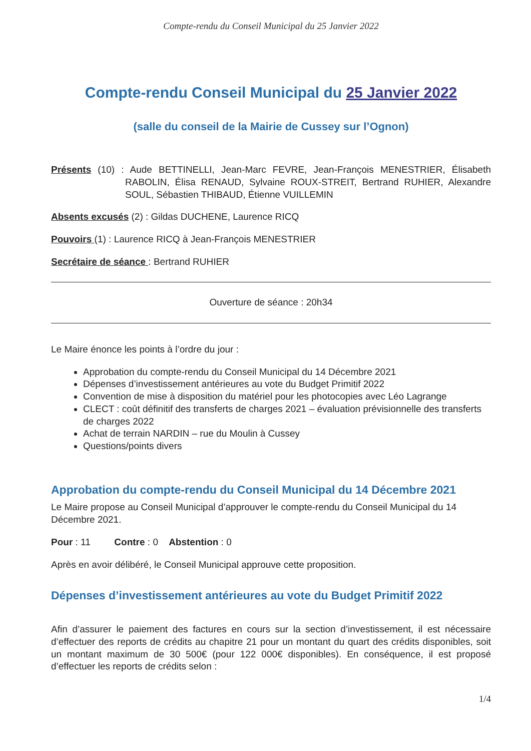Compte-rendu du Conseil Municipal du 25 Janvier 2022
Compte-rendu Conseil Municipal du 25 Janvier 2022
(salle du conseil de la Mairie de Cussey sur l’Ognon)
Présents (10) : Aude BETTINELLI, Jean-Marc FEVRE, Jean-François MENESTRIER, Élisabeth RABOLIN, Élisa RENAUD, Sylvaine ROUX-STREIT, Bertrand RUHIER, Alexandre SOUL, Sébastien THIBAUD, Étienne VUILLEMIN
Absents excusés (2) : Gildas DUCHENE, Laurence RICQ
Pouvoirs (1) : Laurence RICQ à Jean-François MENESTRIER
Secrétaire de séance : Bertrand RUHIER
Ouverture de séance : 20h34
Le Maire énonce les points à l’ordre du jour :
Approbation du compte-rendu du Conseil Municipal du 14 Décembre 2021
Dépenses d’investissement antérieures au vote du Budget Primitif 2022
Convention de mise à disposition du matériel pour les photocopies avec Léo Lagrange
CLECT : coût définitif des transferts de charges 2021 – évaluation prévisionnelle des transferts de charges 2022
Achat de terrain NARDIN – rue du Moulin à Cussey
Questions/points divers
Approbation du compte-rendu du Conseil Municipal du 14 Décembre 2021
Le Maire propose au Conseil Municipal d’approuver le compte-rendu du Conseil Municipal du 14 Décembre 2021.
Pour : 11 Contre : 0 Abstention : 0
Après en avoir délibéré, le Conseil Municipal approuve cette proposition.
Dépenses d’investissement antérieures au vote du Budget Primitif 2022
Afin d’assurer le paiement des factures en cours sur la section d’investissement, il est nécessaire d’effectuer des reports de crédits au chapitre 21 pour un montant du quart des crédits disponibles, soit un montant maximum de 30 500€ (pour 122 000€ disponibles). En conséquence, il est proposé d’effectuer les reports de crédits selon :
1/4